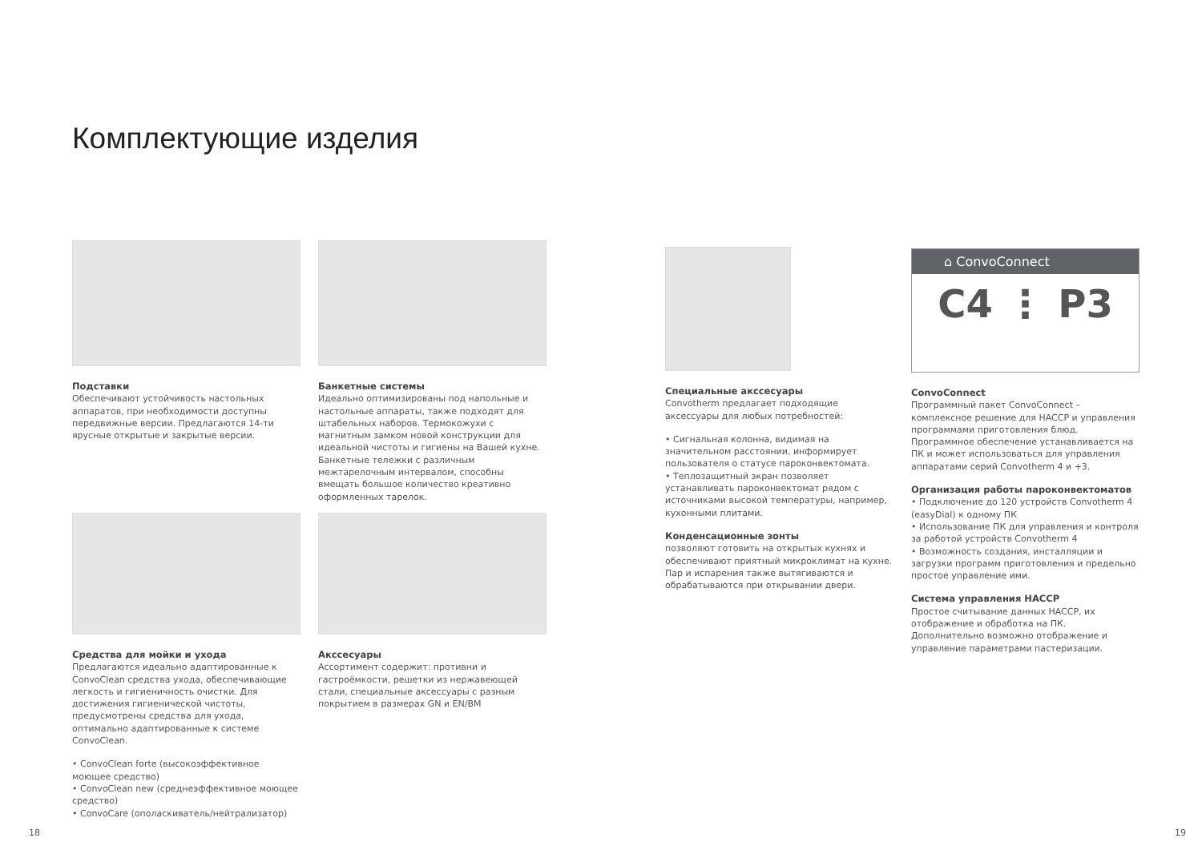Комплектующие изделия
Подставки
Обеспечивают устойчивость настольных аппаратов, при необходимости доступны передвижные версии. Предлагаются 14-ти ярусные открытые и закрытые версии.
Банкетные системы
Идеально оптимизированы под напольные и настольные аппараты, также подходят для штабельных наборов. Термокожухи с магнитным замком новой конструкции для идеальной чистоты и гигиены на Вашей кухне. Банкетные тележки с различным межтарелочным интервалом, способны вмещать большое количество креативно оформленных тарелок.
Средства для мойки и ухода
Предлагаются идеально адаптированные к ConvoClean средства ухода, обеспечивающие легкость и гигиеничность очистки. Для достижения гигиенической чистоты, предусмотрены средства для ухода, оптимально адаптированные к системе ConvoClean.
• ConvoClean forte (высокоэффективное моющее средство)
• ConvoClean new (среднеэффективное моющее средство)
• ConvoCare (ополаскиватель/нейтрализатор)
Акссесуары
Ассортимент содержит: противни и гастроёмкости, решетки из нержавеющей стали, специальные аксессуары с разным покрытием в размерах GN и EN/BM
Специальные акссесуары
Convotherm предлагает подходящие аксессуары для любых потребностей:
• Сигнальная колонна, видимая на значительном расстоянии, информирует пользователя о статусе пароконвектомата.
• Теплозащитный экран позволяет устанавливать пароконвектомат рядом с источниками высокой температуры, например, кухонными плитами.
Конденсационные зонты
позволяют готовить на открытых кухнях и обеспечивают приятный микроклимат на кухне. Пар и испарения также вытягиваются и обрабатываются при открывании двери.
⌂ ConvoConnect
C4 ⋮ P3
ConvoConnect
Программный пакет ConvoConnect – комплексное решение для HACCP и управления программами приготовления блюд. Программное обеспечение устанавливается на ПК и может использоваться для управления аппаратами серий Convotherm 4 и +3.
Организация работы пароконвектоматов
• Подключение до 120 устройств Convotherm 4 (easyDial) к одному ПК
• Использование ПК для управления и контроля за работой устройств Convotherm 4
• Возможность создания, инсталляции и загрузки программ приготовления и предельно простое управление ими.
Система управления HACCP
Простое считывание данных HACCP, их отображение и обработка на ПК. Дополнительно возможно отображение и управление параметрами пастеризации.
18 19